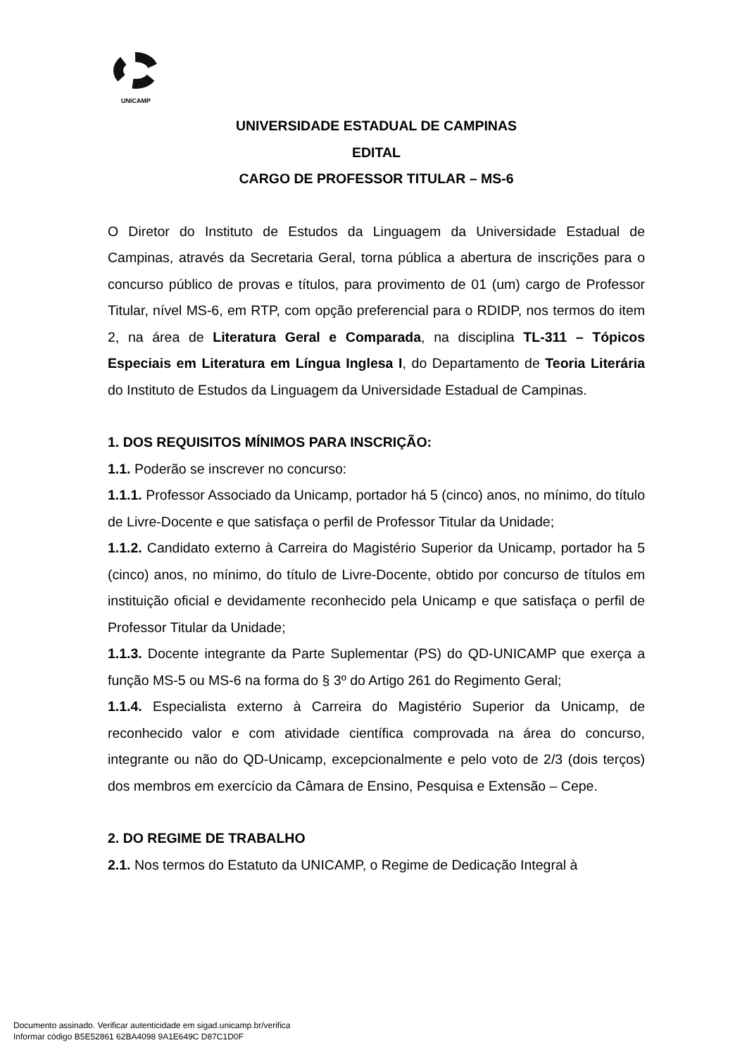UNICAMP
UNIVERSIDADE ESTADUAL DE CAMPINAS
EDITAL
CARGO DE PROFESSOR TITULAR – MS-6
O Diretor do Instituto de Estudos da Linguagem da Universidade Estadual de Campinas, através da Secretaria Geral, torna pública a abertura de inscrições para o concurso público de provas e títulos, para provimento de 01 (um) cargo de Professor Titular, nível MS-6, em RTP, com opção preferencial para o RDIDP, nos termos do item 2, na área de Literatura Geral e Comparada, na disciplina TL-311 – Tópicos Especiais em Literatura em Língua Inglesa I, do Departamento de Teoria Literária do Instituto de Estudos da Linguagem da Universidade Estadual de Campinas.
1. DOS REQUISITOS MÍNIMOS PARA INSCRIÇÃO:
1.1. Poderão se inscrever no concurso:
1.1.1. Professor Associado da Unicamp, portador há 5 (cinco) anos, no mínimo, do título de Livre-Docente e que satisfaça o perfil de Professor Titular da Unidade;
1.1.2. Candidato externo à Carreira do Magistério Superior da Unicamp, portador ha 5 (cinco) anos, no mínimo, do título de Livre-Docente, obtido por concurso de títulos em instituição oficial e devidamente reconhecido pela Unicamp e que satisfaça o perfil de Professor Titular da Unidade;
1.1.3. Docente integrante da Parte Suplementar (PS) do QD-UNICAMP que exerça a função MS-5 ou MS-6 na forma do § 3º do Artigo 261 do Regimento Geral;
1.1.4. Especialista externo à Carreira do Magistério Superior da Unicamp, de reconhecido valor e com atividade científica comprovada na área do concurso, integrante ou não do QD-Unicamp, excepcionalmente e pelo voto de 2/3 (dois terços) dos membros em exercício da Câmara de Ensino, Pesquisa e Extensão – Cepe.
2. DO REGIME DE TRABALHO
2.1. Nos termos do Estatuto da UNICAMP, o Regime de Dedicação Integral à
Documento assinado. Verificar autenticidade em sigad.unicamp.br/verifica
Informar código B5E52861 62BA4098 9A1E649C D87C1D0F